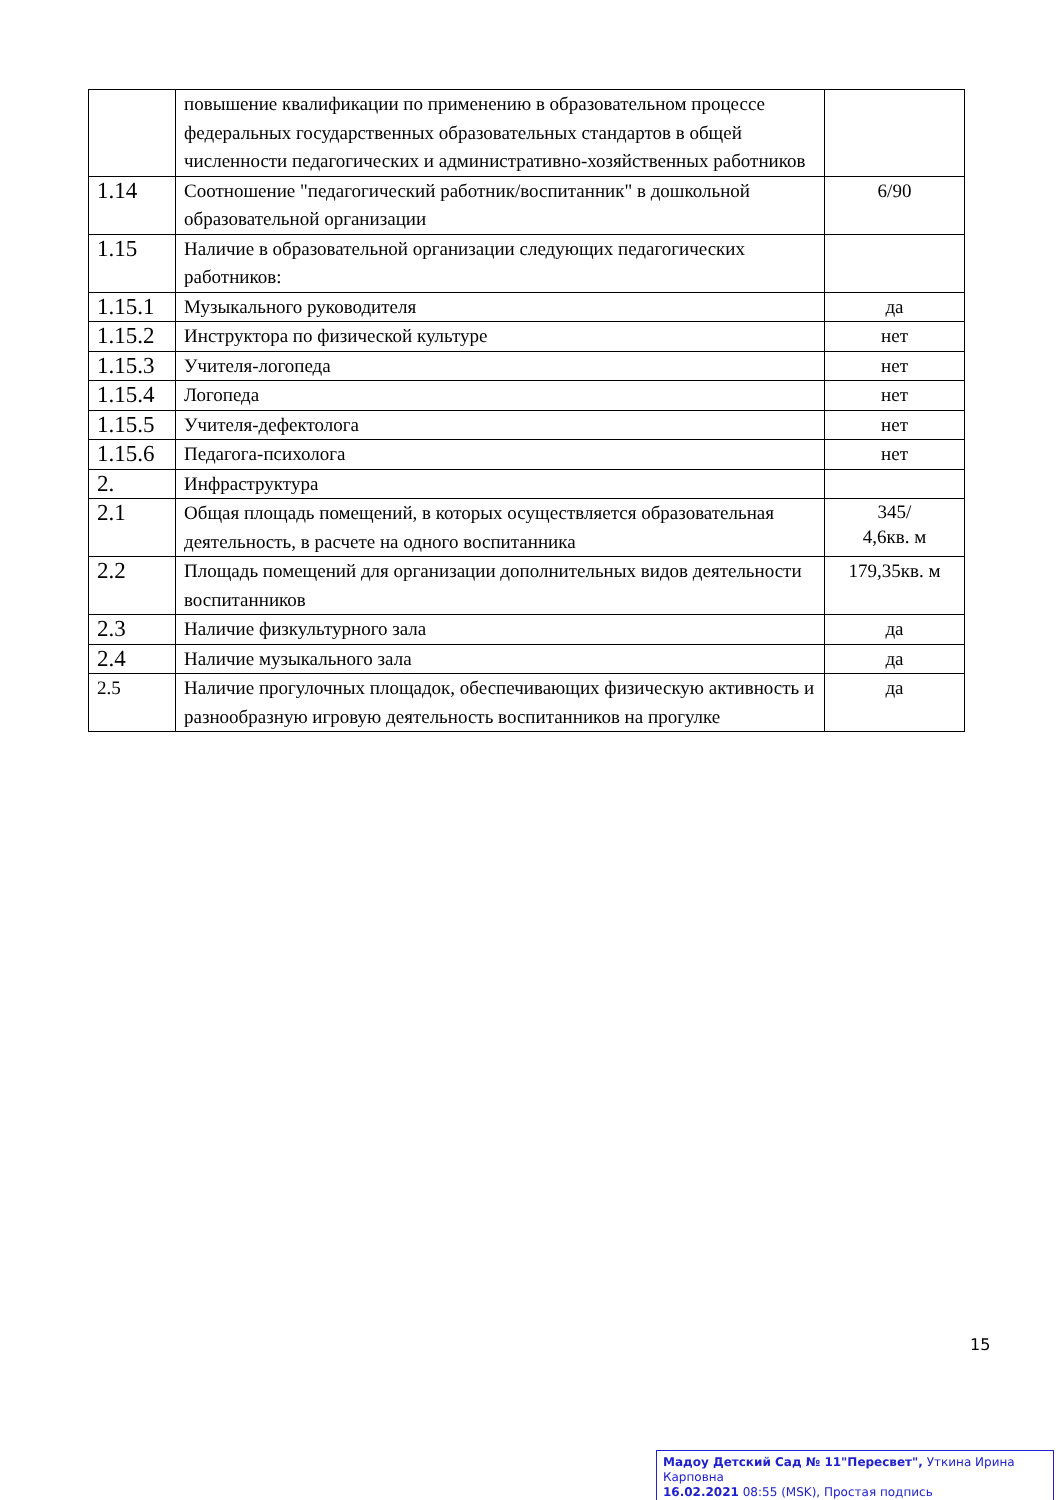| | повышение квалификации по применению в образовательном процессе федеральных государственных образовательных стандартов в общей численности педагогических и административно-хозяйственных работников | |
| 1.14 | Соотношение "педагогический работник/воспитанник" в дошкольной образовательной организации | 6/90 |
| 1.15 | Наличие в образовательной организации следующих педагогических работников: | |
| 1.15.1 | Музыкального руководителя | да |
| 1.15.2 | Инструктора по физической культуре | нет |
| 1.15.3 | Учителя-логопеда | нет |
| 1.15.4 | Логопеда | нет |
| 1.15.5 | Учителя-дефектолога | нет |
| 1.15.6 | Педагога-психолога | нет |
| 2. | Инфраструктура | |
| 2.1 | Общая площадь помещений, в которых осуществляется образовательная деятельность, в расчете на одного воспитанника | 345/ 4,6кв. м |
| 2.2 | Площадь помещений для организации дополнительных видов деятельности воспитанников | 179,35кв. м |
| 2.3 | Наличие физкультурного зала | да |
| 2.4 | Наличие музыкального зала | да |
| 2.5 | Наличие прогулочных площадок, обеспечивающих физическую активность и разнообразную игровую деятельность воспитанников на прогулке | да |
15
Мадоу Детский Сад № 11"Пересвет", Уткина Ирина Карповна
16.02.2021 08:55 (MSK), Простая подпись